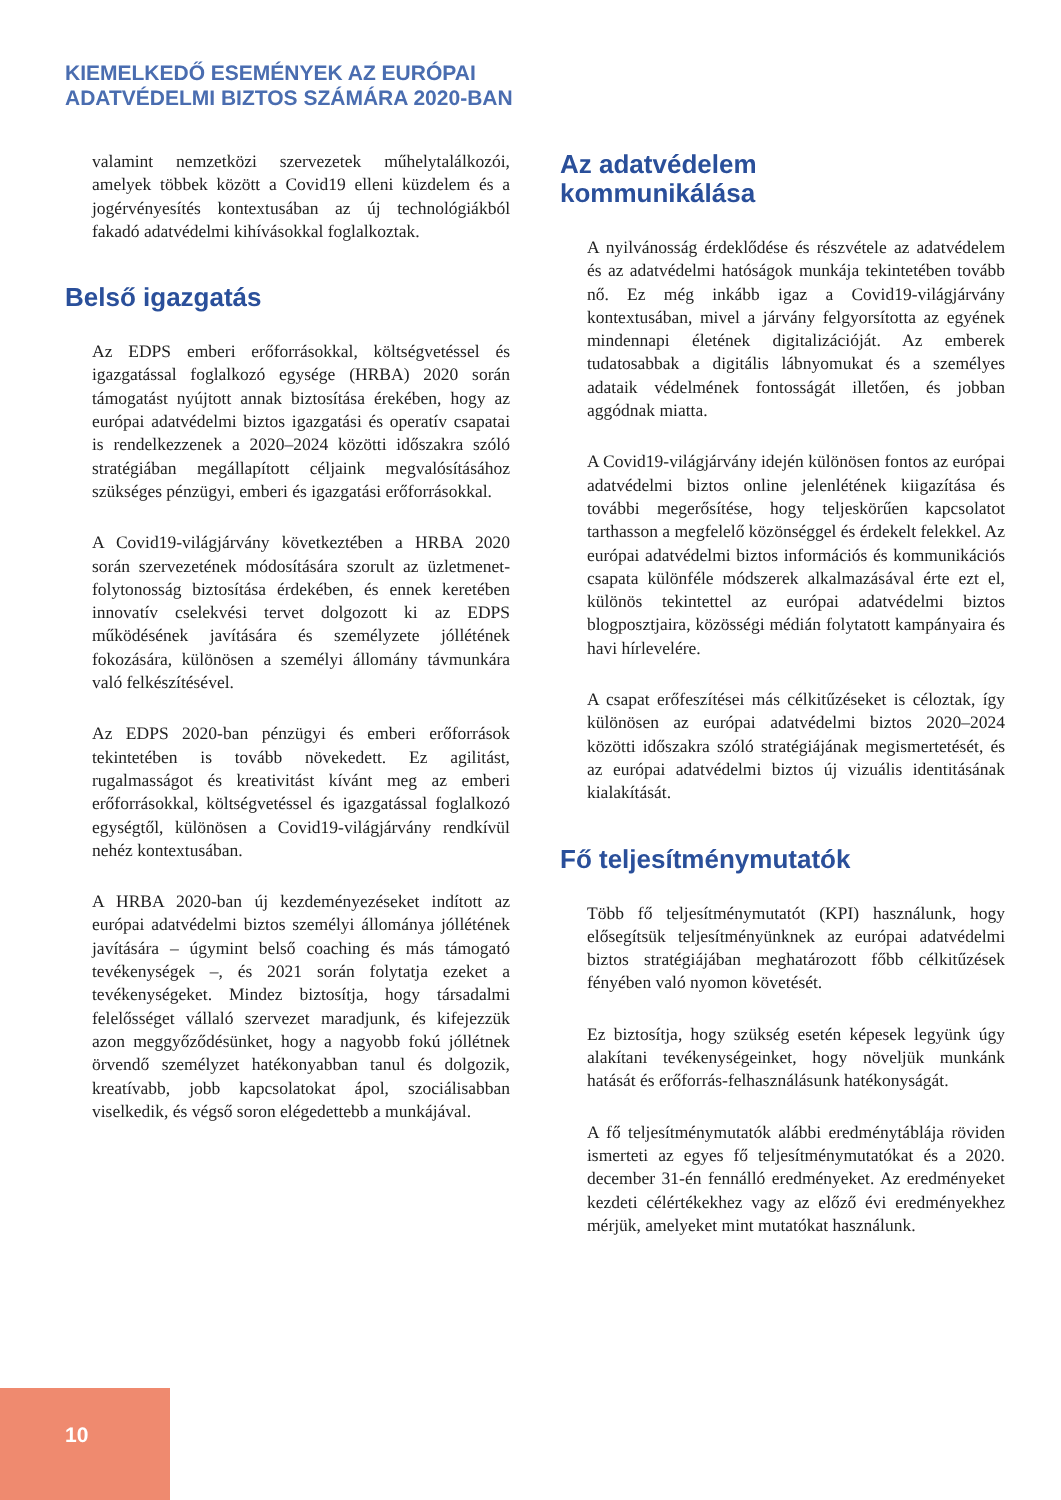KIEMELKEDŐ ESEMÉNYEK AZ EURÓPAI
ADATVÉDELMI BIZTOS SZÁMÁRA 2020-BAN
valamint nemzetközi szervezetek műhelytalálkozói, amelyek többek között a Covid19 elleni küzdelem és a jogérvényesítés kontextusában az új technológiákból fakadó adatvédelmi kihívásokkal foglalkoztak.
Belső igazgatás
Az EDPS emberi erőforrásokkal, költségvetéssel és igazgatással foglalkozó egysége (HRBA) 2020 során támogatást nyújtott annak biztosítása érekében, hogy az európai adatvédelmi biztos igazgatási és operatív csapatai is rendelkezzenek a 2020–2024 közötti időszakra szóló stratégiában megállapított céljaink megvalósításához szükséges pénzügyi, emberi és igazgatási erőforrásokkal.
A Covid19-világjárvány következtében a HRBA 2020 során szervezetének módosítására szorult az üzletmenet-folytonosság biztosítása érdekében, és ennek keretében innovatív cselekvési tervet dolgozott ki az EDPS működésének javítására és személyzete jóllétének fokozására, különösen a személyi állomány távmunkára való felkészítésével.
Az EDPS 2020-ban pénzügyi és emberi erőforrások tekintetében is tovább növekedett. Ez agilitást, rugalmasságot és kreativitást kívánt meg az emberi erőforrásokkal, költségvetéssel és igazgatással foglalkozó egységtől, különösen a Covid19-világjárvány rendkívül nehéz kontextusában.
A HRBA 2020-ban új kezdeményezéseket indított az európai adatvédelmi biztos személyi állománya jóllétének javítására – úgymint belső coaching és más támogató tevékenységek –, és 2021 során folytatja ezeket a tevékenységeket. Mindez biztosítja, hogy társadalmi felelősséget vállaló szervezet maradjunk, és kifejezzük azon meggyőződésünket, hogy a nagyobb fokú jóllétnek örvendő személyzet hatékonyabban tanul és dolgozik, kreatívabb, jobb kapcsolatokat ápol, szociálisabban viselkedik, és végső soron elégedettebb a munkájával.
Az adatvédelem
kommunikálása
A nyilvánosság érdeklődése és részvétele az adatvédelem és az adatvédelmi hatóságok munkája tekintetében tovább nő. Ez még inkább igaz a Covid19-világjárvány kontextusában, mivel a járvány felgyorsította az egyének mindennapi életének digitalizációját. Az emberek tudatosabbak a digitális lábnyomukat és a személyes adataik védelmének fontosságát illetően, és jobban aggódnak miatta.
A Covid19-világjárvány idején különösen fontos az európai adatvédelmi biztos online jelenlétének kiigazítása és további megerősítése, hogy teljeskörűen kapcsolatot tarthasson a megfelelő közönséggel és érdekelt felekkel. Az európai adatvédelmi biztos információs és kommunikációs csapata különféle módszerek alkalmazásával érte ezt el, különös tekintettel az európai adatvédelmi biztos blogposztjaira, közösségi médián folytatott kampányaira és havi hírlevelére.
A csapat erőfeszítései más célkitűzéseket is céloztak, így különösen az európai adatvédelmi biztos 2020–2024 közötti időszakra szóló stratégiájának megismertetését, és az európai adatvédelmi biztos új vizuális identitásának kialakítását.
Fő teljesítménymutatók
Több fő teljesítménymutatót (KPI) használunk, hogy elősegítsük teljesítményünknek az európai adatvédelmi biztos stratégiájában meghatározott főbb célkitűzések fényében való nyomon követését.
Ez biztosítja, hogy szükség esetén képesek legyünk úgy alakítani tevékenységeinket, hogy növeljük munkánk hatását és erőforrás-felhasználásunk hatékonyságát.
A fő teljesítménymutatók alábbi eredménytáblája röviden ismerteti az egyes fő teljesítménymutatókat és a 2020. december 31-én fennálló eredményeket. Az eredményeket kezdeti célértékekhez vagy az előző évi eredményekhez mérjük, amelyeket mint mutatókat használunk.
10